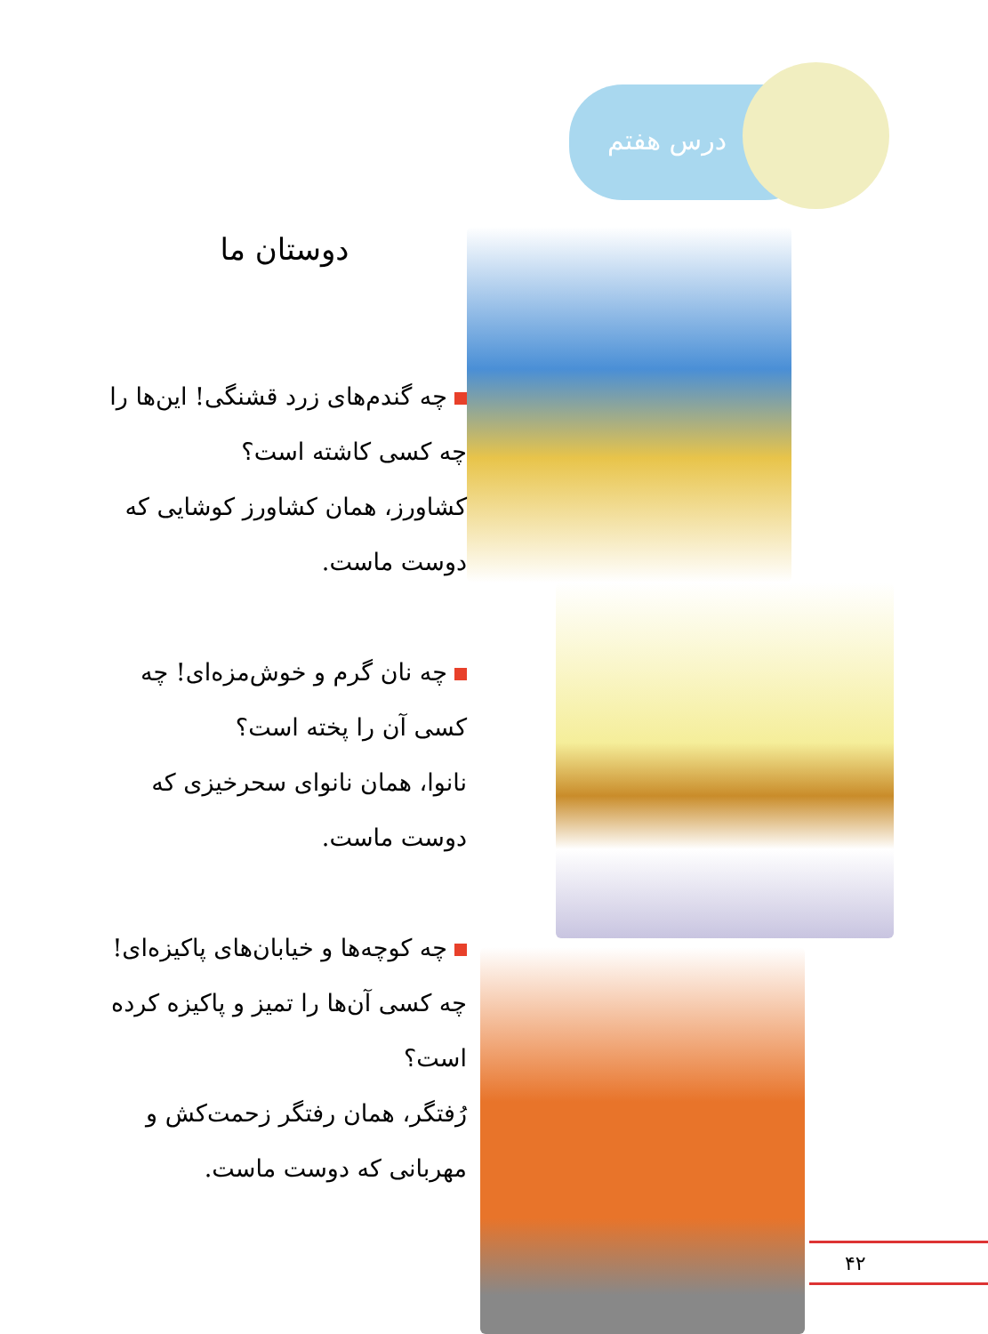درس هفتم
دوستان ما
چه گندم‌های زرد قشنگی! این‌ها را چه کسی کاشته است؟
کشاورز، همان کشاورز کوشایی که دوست ماست.
چه نان گرم و خوش‌مزه‌ای! چه کسی آن را پخته است؟
نانوا، همان نانوای سحرخیزی که دوست ماست.
چه کوچه‌ها و خیابان‌های پاکیزه‌ای! چه کسی آن‌ها را تمیز و پاکیزه کرده است؟
رُفتگر، همان رفتگر زحمت‌کش و مهربانی که دوست ماست.
۴۲